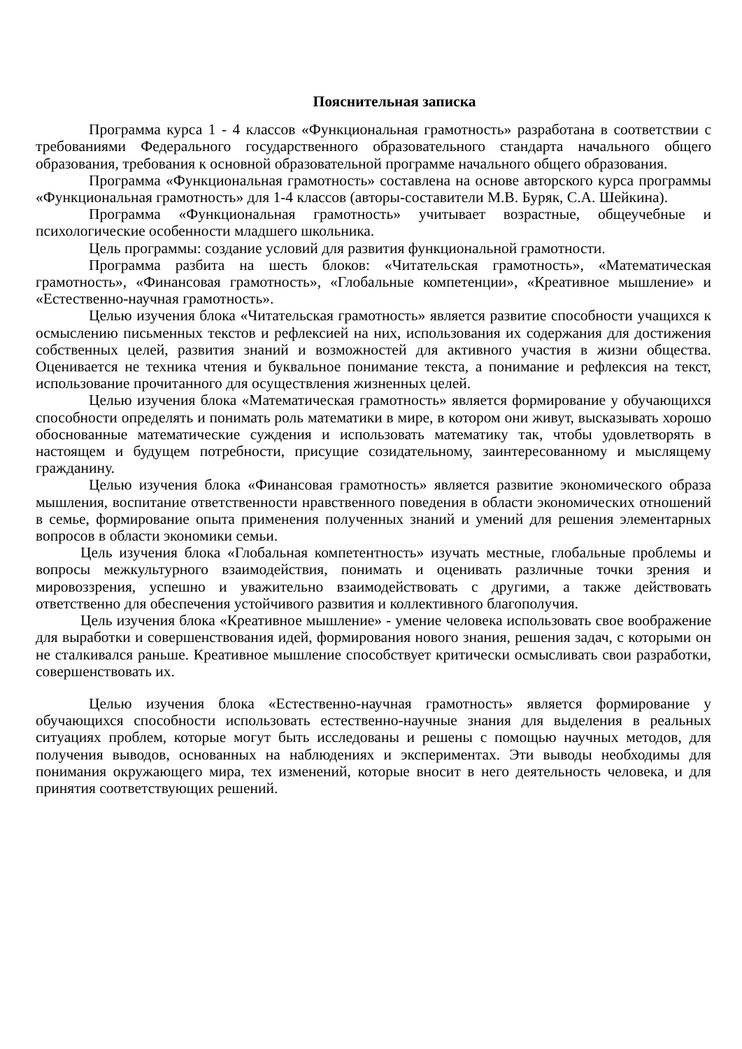Пояснительная записка
Программа курса 1 - 4 классов «Функциональная грамотность» разработана в соответствии с требованиями Федерального государственного образовательного стандарта начального общего образования, требования к основной образовательной программе начального общего образования.
Программа «Функциональная грамотность» составлена на основе авторского курса программы «Функциональная грамотность» для 1-4 классов (авторы-составители М.В. Буряк, С.А. Шейкина).
Программа «Функциональная грамотность» учитывает возрастные, общеучебные и психологические особенности младшего школьника.
Цель программы: создание условий для развития функциональной грамотности.
Программа разбита на шесть блоков: «Читательская грамотность», «Математическая грамотность», «Финансовая грамотность», «Глобальные компетенции», «Креативное мышление» и «Естественно-научная грамотность».
Целью изучения блока «Читательская грамотность» является развитие способности учащихся к осмыслению письменных текстов и рефлексией на них, использования их содержания для достижения собственных целей, развития знаний и возможностей для активного участия в жизни общества. Оценивается не техника чтения и буквальное понимание текста, а понимание и рефлексия на текст, использование прочитанного для осуществления жизненных целей.
Целью изучения блока «Математическая грамотность» является формирование у обучающихся способности определять и понимать роль математики в мире, в котором они живут, высказывать хорошо обоснованные математические суждения и использовать математику так, чтобы удовлетворять в настоящем и будущем потребности, присущие созидательному, заинтересованному и мыслящему гражданину.
Целью изучения блока «Финансовая грамотность» является развитие экономического образа мышления, воспитание ответственности нравственного поведения в области экономических отношений в семье, формирование опыта применения полученных знаний и умений для решения элементарных вопросов в области экономики семьи.
Цель изучения блока «Глобальная компетентность» изучать местные, глобальные проблемы и вопросы межкультурного взаимодействия, понимать и оценивать различные точки зрения и мировоззрения, успешно и уважительно взаимодействовать с другими, а также действовать ответственно для обеспечения устойчивого развития и коллективного благополучия.
Цель изучения блока «Креативное мышление» - умение человека использовать свое воображение для выработки и совершенствования идей, формирования нового знания, решения задач, с которыми он не сталкивался раньше. Креативное мышление способствует критически осмысливать свои разработки, совершенствовать их.
Целью изучения блока «Естественно-научная грамотность» является формирование у обучающихся способности использовать естественно-научные знания для выделения в реальных ситуациях проблем, которые могут быть исследованы и решены с помощью научных методов, для получения выводов, основанных на наблюдениях и экспериментах. Эти выводы необходимы для понимания окружающего мира, тех изменений, которые вносит в него деятельность человека, и для принятия соответствующих решений.